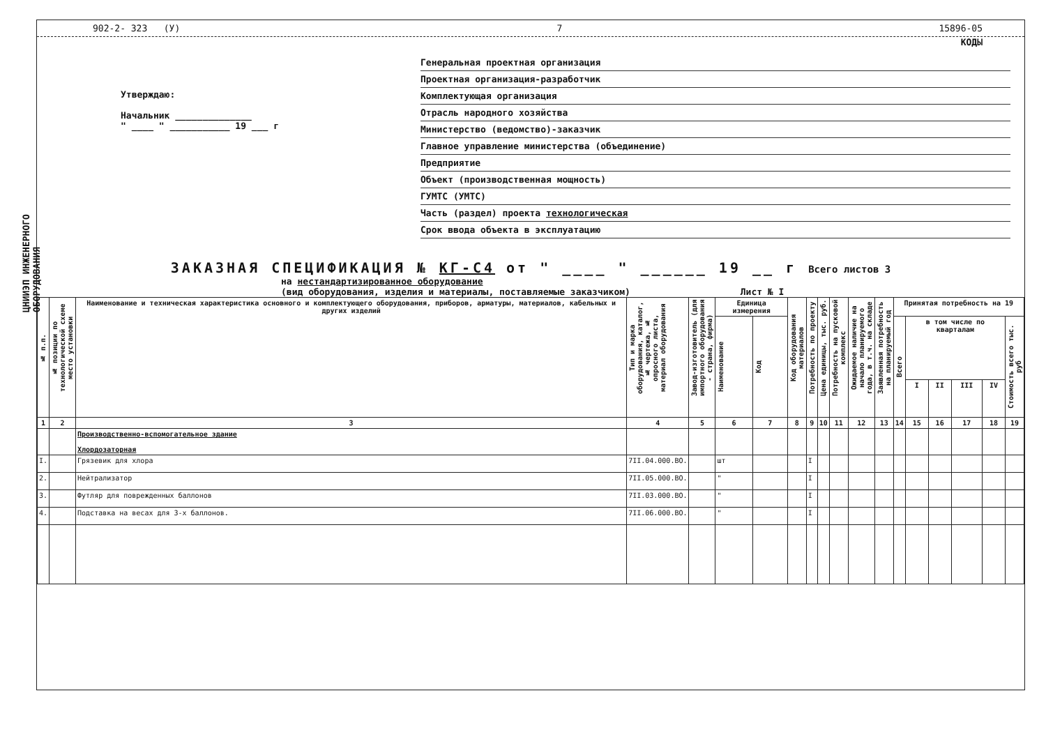ЦНИИЭП ИНЖЕНЕРНОГО ОБОРУДОВАНИЯ
902-2- 323 (У) 7 15896-05
КОДЫ
Утверждаю:
Начальник ______________
" ____ " ___________ 19 ___ г
Генеральная проектная организация
Проектная организация-разработчик
Комплектующая организация
Отрасль народного хозяйства
Министерство (ведомство)-заказчик
Главное управление министерства (объединение)
Предприятие
Объект (производственная мощность)
ГУМТС (УМТС)
Часть (раздел) проекта технологическая
Срок ввода объекта в эксплуатацию
ЗАКАЗНАЯ СПЕЦИФИКАЦИЯ № КГ-С4 от " ____ " ______ 19 __ г Всего листов 3
на нестандартизированное оборудование
(вид оборудования, изделия и материалы, поставляемые заказчиком) Лист № I
| № п.п. | № позиции по технологической схеме место установки | Наименование и техническая характеристика основного и комплектующего оборудования, приборов, арматуры, материалов, кабельных и других изделий | Тип и марка оборудования, каталог, № чертежа, № опросного листа, материал оборудования | Завод-изготовитель (для импортного оборудования - страна, фирма) | Единица измерения | | Код оборудования материалов | Потребность по проекту | Цена единицы, тыс. руб. | Потребность на пусковой комплекс | Ожидаемое наличие на начало планируемого года, в т.ч. на складе | Заявленная потребность на планируемый год | Принятая потребность на 19 | | | | | |
| --- | --- | --- | --- | --- | --- | --- | --- | --- | --- | --- | --- | --- | --- | --- | --- | --- | --- | --- |
| | | | | | Наименование | Код | | | | | | | Всего | в том числе по кварталам | | | | Стоимость всего тыс. руб |
| | | | | | | | | | | | | | | I | II | III | IV | |
| 1 | 2 | 3 | 4 | 5 | 6 | 7 | 8 | 9 | 10 | 11 | 12 | 13 | 14 | 15 | 16 | 17 | 18 | 19 |
| | | Производственно-вспомогательное здание Хлордозаторная | | | | | | | | | | | | | | | | |
| I. | | Грязевик для хлора | 7II.04.000.ВО. | | шт | | | I | | | | | | | | | | |
| 2. | | Нейтрализатор | 7II.05.000.ВО. | | " | | | I | | | | | | | | | | |
| 3. | | Футляр для поврежденных баллонов | 7II.03.000.ВО. | | " | | | I | | | | | | | | | | |
| 4. | | Подставка на весах для 3-х баллонов. | 7II.06.000.ВО. | | " | | | I | | | | | | | | | | |